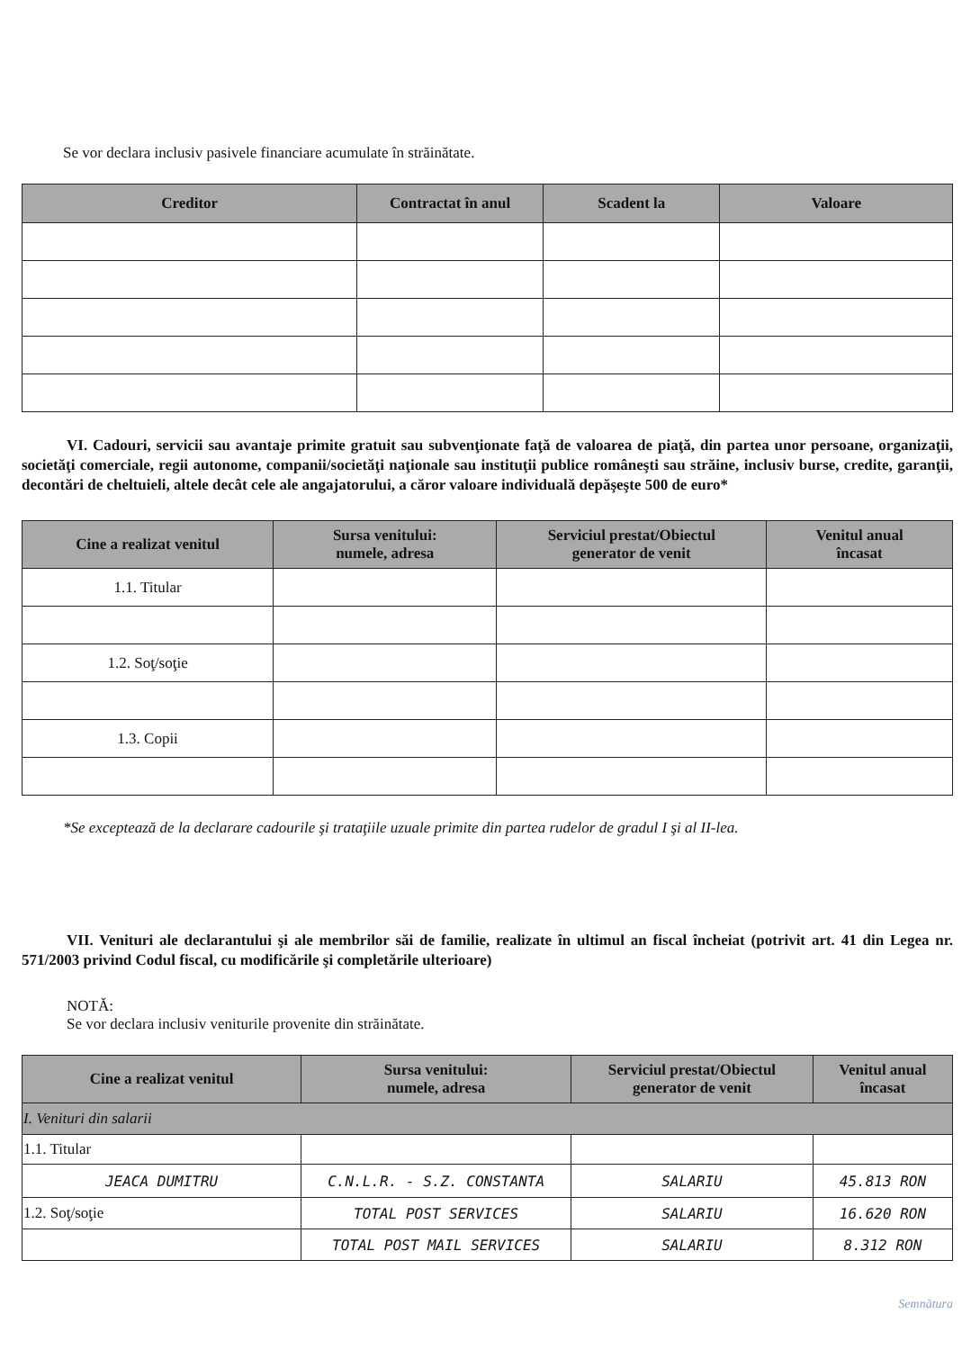Se vor declara inclusiv pasivele financiare acumulate în străinătate.
| Creditor | Contractat în anul | Scadent la | Valoare |
| --- | --- | --- | --- |
VI. Cadouri, servicii sau avantaje primite gratuit sau subvenţionate faţă de valoarea de piaţă, din partea unor persoane, organizaţii, societăţi comerciale, regii autonome, companii/societăţi naţionale sau instituţii publice româneşti sau străine, inclusiv burse, credite, garanţii, decontări de cheltuieli, altele decât cele ale angajatorului, a căror valoare individuală depăşeşte 500 de euro*
| Cine a realizat venitul | Sursa venitului: numele, adresa | Serviciul prestat/Obiectul generator de venit | Venitul anual încasat |
| --- | --- | --- | --- |
| 1.1. Titular | | | |
| 1.2. Soţ/soţie | | | |
| 1.3. Copii | | | |
*Se exceptează de la declarare cadourile şi trataţiile uzuale primite din partea rudelor de gradul I şi al II-lea.
VII. Venituri ale declarantului şi ale membrilor săi de familie, realizate în ultimul an fiscal încheiat (potrivit art. 41 din Legea nr. 571/2003 privind Codul fiscal, cu modificările şi completările ulterioare)
NOTĂ:
Se vor declara inclusiv veniturile provenite din străinătate.
| Cine a realizat venitul | Sursa venitului: numele, adresa | Serviciul prestat/Obiectul generator de venit | Venitul anual încasat |
| --- | --- | --- | --- |
| I. Venituri din salarii | | | |
| 1.1. Titular | | | |
| JEACA DUMITRU | C.N.L.R. - S.Z. CONSTANTA | SALARIU | 45.813 RON |
| 1.2. Soţ/soţie | TOTAL POST SERVICES | SALARIU | 16.620 RON |
| | TOTAL POST MAIL SERVICES | SALARIU | 8.312 RON |
Semnătura